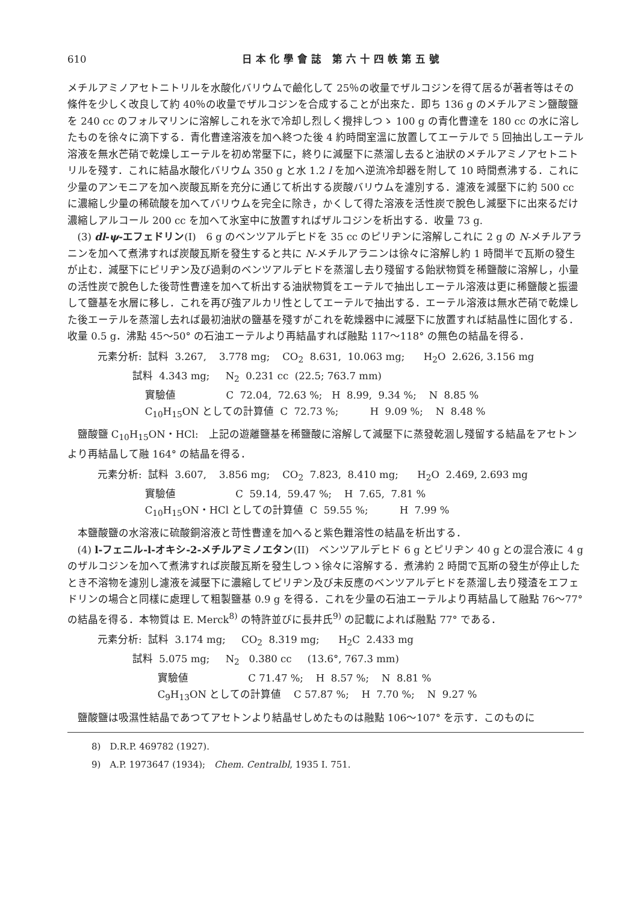610 日本化學會誌 第六十四帙第五號
メチルアミノアセトニトリルを水酸化バリウムで鹼化して 25％の收量でザルコジンを得て居るが著者等はその條件を少しく改良して約 40％の收量でザルコジンを合成することが出來た．即ち 136 g のメチルアミン鹽酸鹽を 240 cc のフォルマリンに溶解しこれを氷で冷却し烈しく攪拌しつゝ 100 g の青化曹達を 180 cc の水に溶したものを徐々に滴下する．青化曹達溶液を加へ終つた後 4 約時間室溫に放置してエーテルで 5 回抽出しエーテル溶液を無水芒硝で乾燥しエーテルを初め常壓下に，終りに減壓下に蒸溜し去ると油狀のメチルアミノアセトニトリルを殘す．これに結晶水酸化バリウム 350 g と水 1.2 l を加へ逆流冷却器を附して 10 時間煮沸する．これに少量のアンモニアを加へ炭酸瓦斯を充分に通じて析出する炭酸バリウムを濾別する．濾液を減壓下に約 500 cc に濃縮し少量の稀硫酸を加へてバリウムを完全に除き，かくして得た溶液を活性炭で脫色し減壓下に出來るだけ濃縮しアルコール 200 cc を加へて氷室中に放置すればザルコジンを析出する．收量 73 g.
(3) dl-ψ-エフェドリン(I)　6 g のベンツアルデヒドを 35 cc のピリヂンに溶解しこれに 2 g の N-メチルアラニンを加へて煮沸すれば炭酸瓦斯を發生すると共に N-メチルアラニンは徐々に溶解し約 1 時間半で瓦斯の發生が止む．減壓下にピリヂン及び過剩のベンツアルデヒドを蒸溜し去り殘留する飴狀物質を稀鹽酸に溶解し，小量の活性炭で脫色した後苛性曹達を加へて析出する油狀物質をエーテルで抽出しエーテル溶液は更に稀鹽酸と振盪して鹽基を水層に移し．これを再び強アルカリ性としてエーテルで抽出する．エーテル溶液は無水芒硝で乾燥した後エーテルを蒸溜し去れば最初油狀の鹽基を殘すがこれを乾燥器中に減壓下に放置すれば結晶性に固化する．收量 0.5 g．沸點 45～50° の石油エーテルより再結晶すれば融點 117～118° の無色の結晶を得る．
元素分析: 試料 3.267, 3.778 mg; CO<sub>2</sub> 8.631, 10.063 mg; H<sub>2</sub>O 2.626, 3.156 mg
試料 4.343 mg; N<sub>2</sub> 0.231 cc (22.5; 763.7 mm)
實驗値 C 72.04, 72.63 %; H 8.99, 9.34 %; N 8.85 %
C<sub>10</sub>H<sub>15</sub>ON としての計算値 C 72.73 %; H 9.09 %; N 8.48 %
鹽酸鹽 C<sub>10</sub>H<sub>15</sub>ON・HCl:　上記の遊離鹽基を稀鹽酸に溶解して減壓下に蒸發乾涸し殘留する結晶をアセトンより再結晶して融 164° の結晶を得る．
元素分析: 試料 3.607, 3.856 mg; CO<sub>2</sub> 7.823, 8.410 mg; H<sub>2</sub>O 2.469, 2.693 mg
實驗値 C 59.14, 59.47 %; H 7.65, 7.81 %
C<sub>10</sub>H<sub>15</sub>ON・HCl としての計算値 C 59.55 %; H 7.99 %
本鹽酸鹽の水溶液に硫酸銅溶液と苛性曹達を加へると紫色難溶性の結晶を析出する．
(4) l-フェニル-l-オキシ-2-メチルアミノエタン(II)　ベンツアルデヒド 6 g とピリヂン 40 g との混合液に 4 g のザルコジンを加へて煮沸すれば炭酸瓦斯を發生しつゝ徐々に溶解する．煮沸約 2 時間で瓦斯の發生が停止したとき不溶物を濾別し濾液を減壓下に濃縮してピリヂン及び未反應のベンツアルデヒドを蒸溜し去り殘渣をエフェドリンの場合と同樣に處理して粗製鹽基 0.9 g を得る．これを少量の石油エーテルより再結晶して融點 76～77° の結晶を得る．本物質は E. Merck<sup>8)</sup> の特許並びに長井氏<sup>9)</sup> の記載によれば融點 77° である．
元素分析: 試料 3.174 mg; CO<sub>2</sub> 8.319 mg; H<sub>2</sub>C 2.433 mg
試料 5.075 mg; N<sub>2</sub> 0.380 cc (13.6°, 767.3 mm)
實驗値 C 71.47 %; H 8.57 %; N 8.81 %
C<sub>9</sub>H<sub>13</sub>ON としての計算値 C 57.87 %; H 7.70 %; N 9.27 %
鹽酸鹽は吸濕性結晶であつてアセトンより結晶せしめたものは融點 106～107° を示す．このものに
8)　D.R.P. 469782 (1927).
9)　A.P. 1973647 (1934);　Chem. Centralbl, 1935 I. 751.